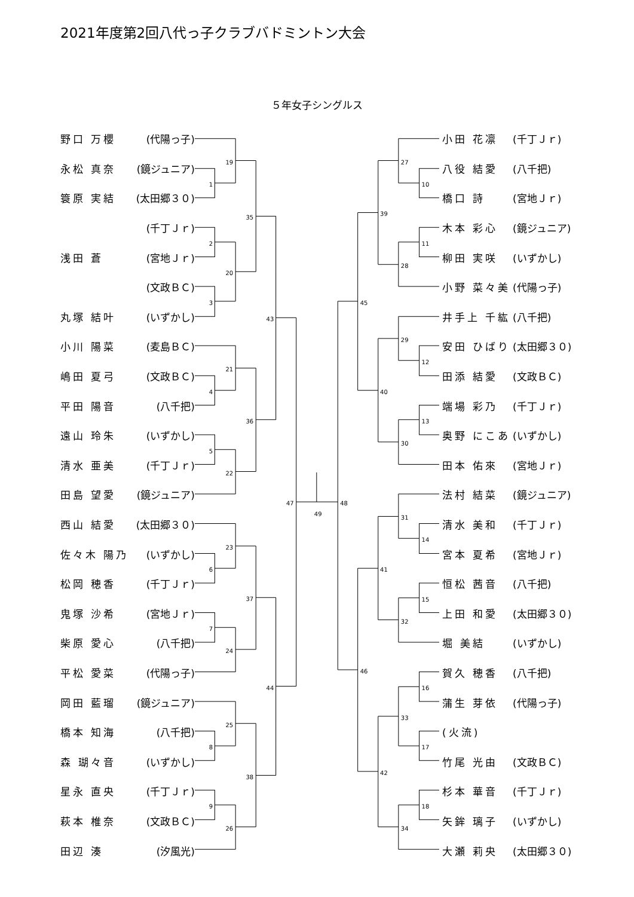2021年度第2回八代っ子クラブバドミントン大会
５年女子シングルス
| 野口 万櫻 | (代陽っ子) |
| 永松 真奈 | (鏡ジュニア) |
| 簑原 実結 | (太田郷３０) |
| | (千丁Ｊｒ) |
| 浅田 蒼 | (宮地Ｊｒ) |
| | (文政ＢＣ) |
| 丸塚 結叶 | (いずかし) |
| 小川 陽菜 | (麦島ＢＣ) |
| 嶋田 夏弓 | (文政ＢＣ) |
| 平田 陽音 | (八千把) |
| 遠山 玲朱 | (いずかし) |
| 清水 亜美 | (千丁Ｊｒ) |
| 田島 望愛 | (鏡ジュニア) |
| 西山 結愛 | (太田郷３０) |
| 佐々木 陽乃 | (いずかし) |
| 松岡 穂香 | (千丁Ｊｒ) |
| 鬼塚 沙希 | (宮地Ｊｒ) |
| 柴原 愛心 | (八千把) |
| 平松 愛菜 | (代陽っ子) |
| 岡田 藍瑠 | (鏡ジュニア) |
| 橋本 知海 | (八千把) |
| 森 瑚々音 | (いずかし) |
| 星永 直央 | (千丁Ｊｒ) |
| 萩本 椎奈 | (文政ＢＣ) |
| 田辺 湊 | (汐風光) |
19
1
2
20
3
35
21
4
5
22
36
43
23
6
7
24
37
25
8
9
26
38
44
47
49
48
27
10
11
28
39
29
12
13
30
40
45
31
14
15
32
41
16
33
17
18
34
42
46
| 小田 花凛 | (千丁Ｊｒ) |
| 八役 結愛 | (八千把) |
| 橋口 詩 | (宮地Ｊｒ) |
| 木本 彩心 | (鏡ジュニア) |
| 柳田 実咲 | (いずかし) |
| 小野 菜々美 | (代陽っ子) |
| 井手上 千紘 | (八千把) |
| 安田 ひばり | (太田郷３０) |
| 田添 結愛 | (文政ＢＣ) |
| 端場 彩乃 | (千丁Ｊｒ) |
| 奥野 にこあ | (いずかし) |
| 田本 佑來 | (宮地Ｊｒ) |
| 法村 結菜 | (鏡ジュニア) |
| 清水 美和 | (千丁Ｊｒ) |
| 宮本 夏希 | (宮地Ｊｒ) |
| 恒松 茜音 | (八千把) |
| 上田 和愛 | (太田郷３０) |
| 堀 美結 | (いずかし) |
| 賀久 穂香 | (八千把) |
| 蒲生 芽依 | (代陽っ子) |
| (火流) | |
| 竹尾 光由 | (文政ＢＣ) |
| 杉本 華音 | (千丁Ｊｒ) |
| 矢鉾 璃子 | (いずかし) |
| 大瀬 莉央 | (太田郷３０) |